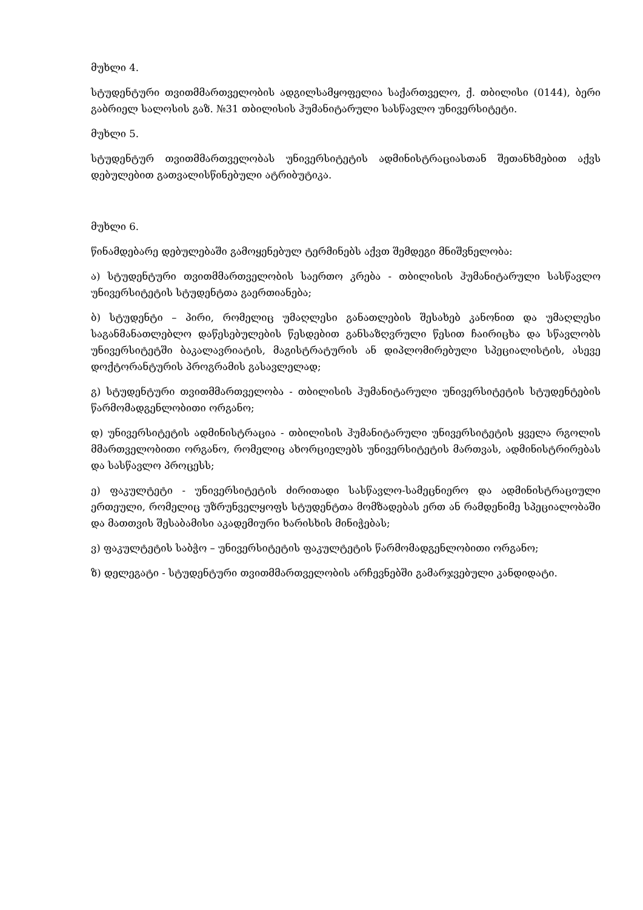მუხლი 4.
სტუდენტური თვითმმართველობის ადგილსამყოფელია საქართველო, ქ. თბილისი (0144), ბერი გაბრიელ სალოსის გაზ. №31 თბილისის ჰუმანიტარული სასწავლო უნივერსიტეტი.
მუხლი 5.
სტუდენტურ თვითმმართველობას უნივერსიტეტის ადმინისტრაციასთან შეთანხმებით აქვს დებულებით გათვალისწინებული ატრიბუტიკა.
მუხლი 6.
წინამდებარე დებულებაში გამოყენებულ ტერმინებს აქვთ შემდეგი მნიშვნელობა:
ა) სტუდენტური თვითმმართველობის საერთო კრება - თბილისის ჰუმანიტარული სასწავლო უნივერსიტეტის სტუდენტთა გაერთიანება;
ბ) სტუდენტი – პირი, რომელიც უმაღლესი განათლების შესახებ კანონით და უმაღლესი საგანმანათლებლო დაწესებულების წესდებით განსაზღვრული წესით ჩაირიცხა და სწავლობს უნივერსიტეტში ბაკალავრიატის, მაგისტრატურის ან დიპლომირებული სპეციალისტის, ასევე დოქტორანტურის პროგრამის გასავლელად;
გ) სტუდენტური თვითმმართველობა - თბილისის ჰუმანიტარული უნივერსიტეტის სტუდენტების წარმომადგენლობითი ორგანო;
დ) უნივერსიტეტის ადმინისტრაცია - თბილისის ჰუმანიტარული უნივერსიტეტის ყველა რგოლის მმართველობითი ორგანო, რომელიც ახორციელებს უნივერსიტეტის მართვას, ადმინისტრირებას და სასწავლო პროცესს;
ე) ფაკულტეტი - უნივერსიტეტის ძირითადი სასწავლო-სამეცნიერო და ადმინისტრაციული ერთეული, რომელიც უზრუნველყოფს სტუდენტთა მომზადებას ერთ ან რამდენიმე სპეციალობაში და მათთვის შესაბამისი აკადემიური ხარისხის მინიჭებას;
ვ) ფაკულტეტის საბჭო – უნივერსიტეტის ფაკულტეტის წარმომადგენლობითი ორგანო;
ზ) დელეგატი - სტუდენტური თვითმმართველობის არჩევნებში გამარჯვებული კანდიდატი.